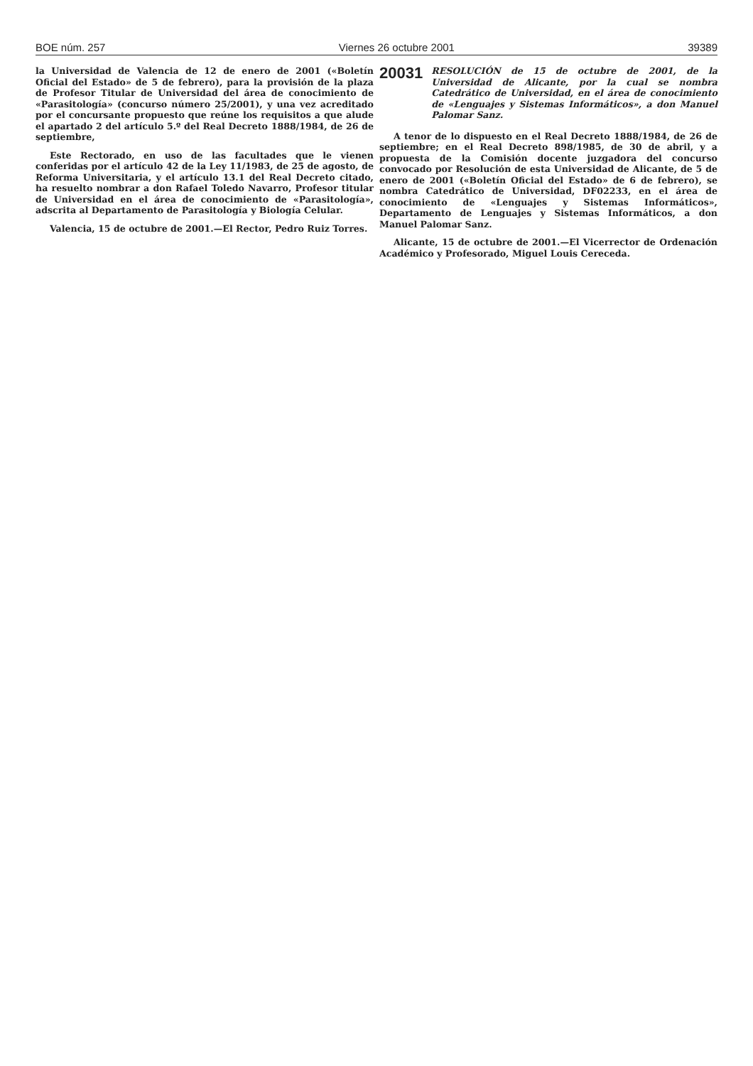BOE núm. 257 Viernes 26 octubre 2001 39389
la Universidad de Valencia de 12 de enero de 2001 («Boletín Oficial del Estado» de 5 de febrero), para la provisión de la plaza de Profesor Titular de Universidad del área de conocimiento de «Parasitología» (concurso número 25/2001), y una vez acreditado por el concursante propuesto que reúne los requisitos a que alude el apartado 2 del artículo 5.º del Real Decreto 1888/1984, de 26 de septiembre,
Este Rectorado, en uso de las facultades que le vienen conferidas por el artículo 42 de la Ley 11/1983, de 25 de agosto, de Reforma Universitaria, y el artículo 13.1 del Real Decreto citado, ha resuelto nombrar a don Rafael Toledo Navarro, Profesor titular de Universidad en el área de conocimiento de «Parasitología», adscrita al Departamento de Parasitología y Biología Celular.
Valencia, 15 de octubre de 2001.—El Rector, Pedro Ruiz Torres.
20031 RESOLUCIÓN de 15 de octubre de 2001, de la Universidad de Alicante, por la cual se nombra Catedrático de Universidad, en el área de conocimiento de «Lenguajes y Sistemas Informáticos», a don Manuel Palomar Sanz.
A tenor de lo dispuesto en el Real Decreto 1888/1984, de 26 de septiembre; en el Real Decreto 898/1985, de 30 de abril, y a propuesta de la Comisión docente juzgadora del concurso convocado por Resolución de esta Universidad de Alicante, de 5 de enero de 2001 («Boletín Oficial del Estado» de 6 de febrero), se nombra Catedrático de Universidad, DF02233, en el área de conocimiento de «Lenguajes y Sistemas Informáticos», Departamento de Lenguajes y Sistemas Informáticos, a don Manuel Palomar Sanz.
Alicante, 15 de octubre de 2001.—El Vicerrector de Ordenación Académico y Profesorado, Miguel Louis Cereceda.